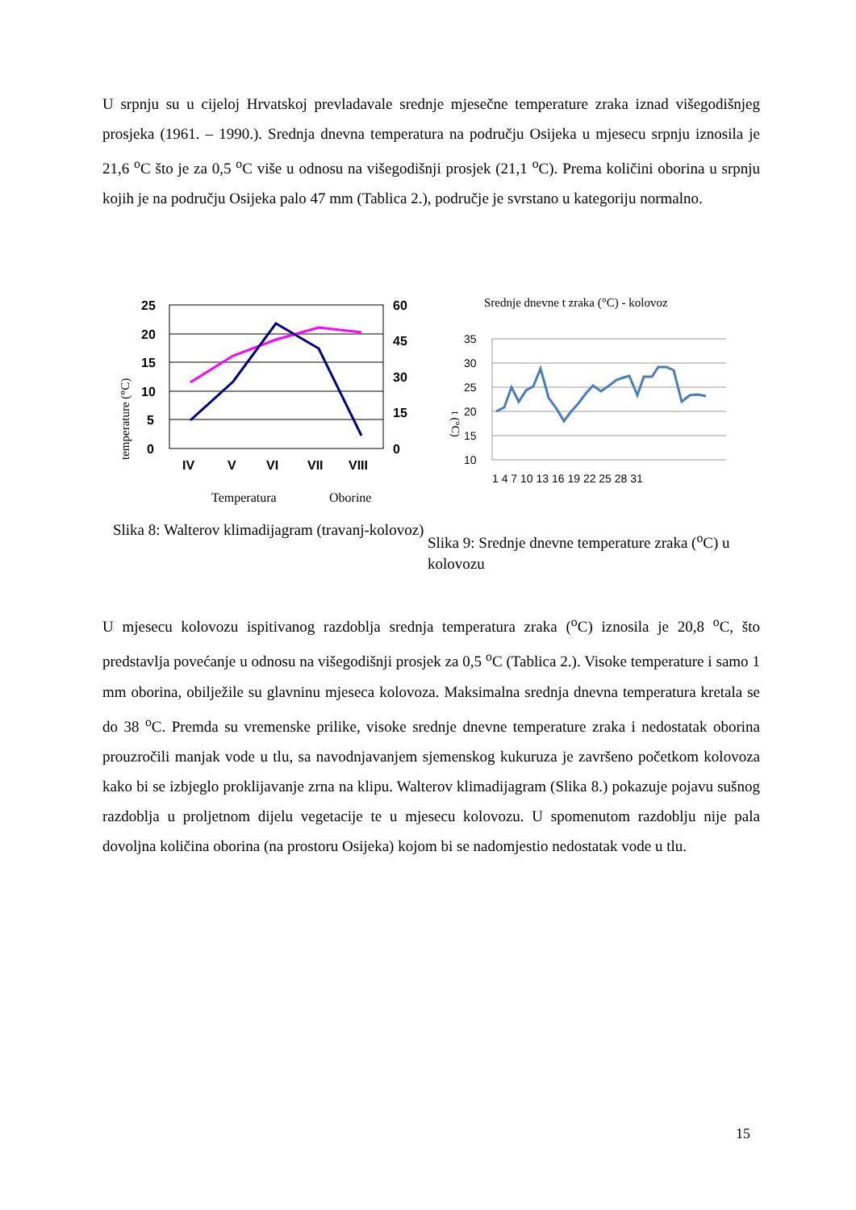U srpnju su u cijeloj Hrvatskoj prevladavale srednje mjesečne temperature zraka iznad višegodišnjeg prosjeka (1961. – 1990.). Srednja dnevna temperatura na području Osijeka u mjesecu srpnju iznosila je 21,6 <sup>o</sup>C što je za 0,5 <sup>o</sup>C više u odnosu na višegodišnji prosjek (21,1 <sup>o</sup>C). Prema količini oborina u srpnju kojih je na području Osijeka palo 47 mm (Tablica 2.), područje je svrstano u kategoriju normalno.
temperature (°C)
25
20
15
10
5
0
60
45
30
15
0
IV
V
VI
VII
VIII
Temperatura
Oborine
Slika 8: Walterov klimadijagram (travanj-kolovoz)
Srednje dnevne t zraka (°C) - kolovoz
t (°C)
35
30
25
20
15
10
1 4 7 10 13 16 19 22 25 28 31
Slika 9: Srednje dnevne temperature zraka (<sup>o</sup>C) u kolovozu
U mjesecu kolovozu ispitivanog razdoblja srednja temperatura zraka (<sup>o</sup>C) iznosila je 20,8 <sup>o</sup>C, što predstavlja povećanje u odnosu na višegodišnji prosjek za 0,5 <sup>o</sup>C (Tablica 2.). Visoke temperature i samo 1 mm oborina, obilježile su glavninu mjeseca kolovoza. Maksimalna srednja dnevna temperatura kretala se do 38 <sup>o</sup>C. Premda su vremenske prilike, visoke srednje dnevne temperature zraka i nedostatak oborina prouzročili manjak vode u tlu, sa navodnjavanjem sjemenskog kukuruza je završeno početkom kolovoza kako bi se izbjeglo proklijavanje zrna na klipu. Walterov klimadijagram (Slika 8.) pokazuje pojavu sušnog razdoblja u proljetnom dijelu vegetacije te u mjesecu kolovozu. U spomenutom razdoblju nije pala dovoljna količina oborina (na prostoru Osijeka) kojom bi se nadomjestio nedostatak vode u tlu.
15